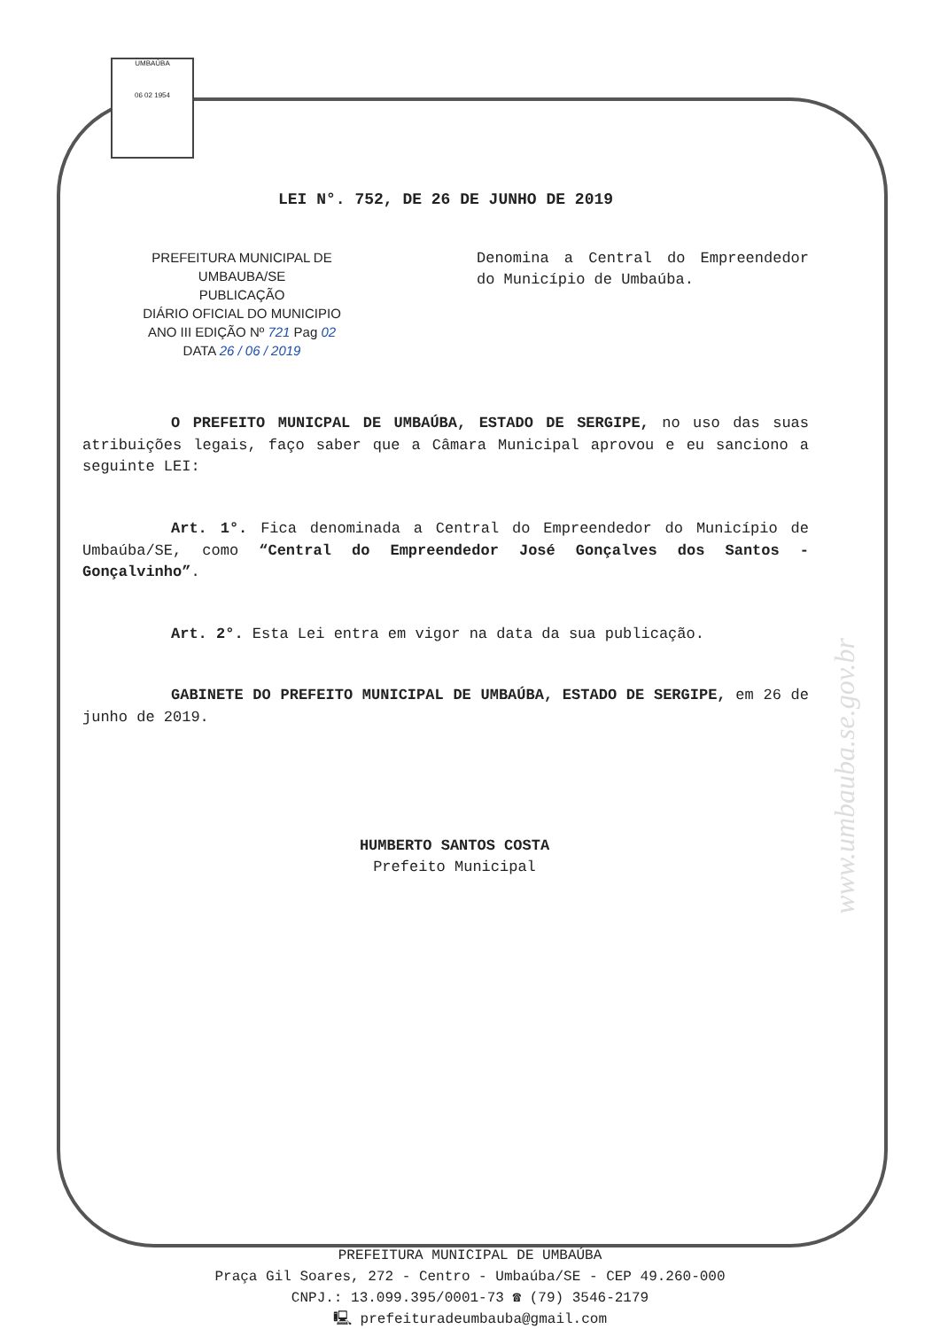UMBAÚBA
06 02 1954
www.umbauba.se.gov.br
LEI N°. 752, DE 26 DE JUNHO DE 2019
PREFEITURA MUNICIPAL DE UMBAUBA/SE
PUBLICAÇÃO
DIÁRIO OFICIAL DO MUNICIPIO
ANO III EDIÇÃO Nº 721 Pag 02
DATA 26 / 06 / 2019
Denomina a Central do Empreendedor do Município de Umbaúba.
O PREFEITO MUNICPAL DE UMBAÚBA, ESTADO DE SERGIPE, no uso das suas atribuições legais, faço saber que a Câmara Municipal aprovou e eu sanciono a seguinte LEI:
Art. 1°. Fica denominada a Central do Empreendedor do Município de Umbaúba/SE, como “Central do Empreendedor José Gonçalves dos Santos - Gonçalvinho”.
Art. 2°. Esta Lei entra em vigor na data da sua publicação.
GABINETE DO PREFEITO MUNICIPAL DE UMBAÚBA, ESTADO DE SERGIPE, em 26 de junho de 2019.
HUMBERTO SANTOS COSTA
Prefeito Municipal
PREFEITURA MUNICIPAL DE UMBAÚBA
Praça Gil Soares, 272 - Centro - Umbaúba/SE - CEP 49.260-000
CNPJ.: 13.099.395/0001-73 ☎ (79) 3546-2179
🖳 prefeituradeumbauba@gmail.com